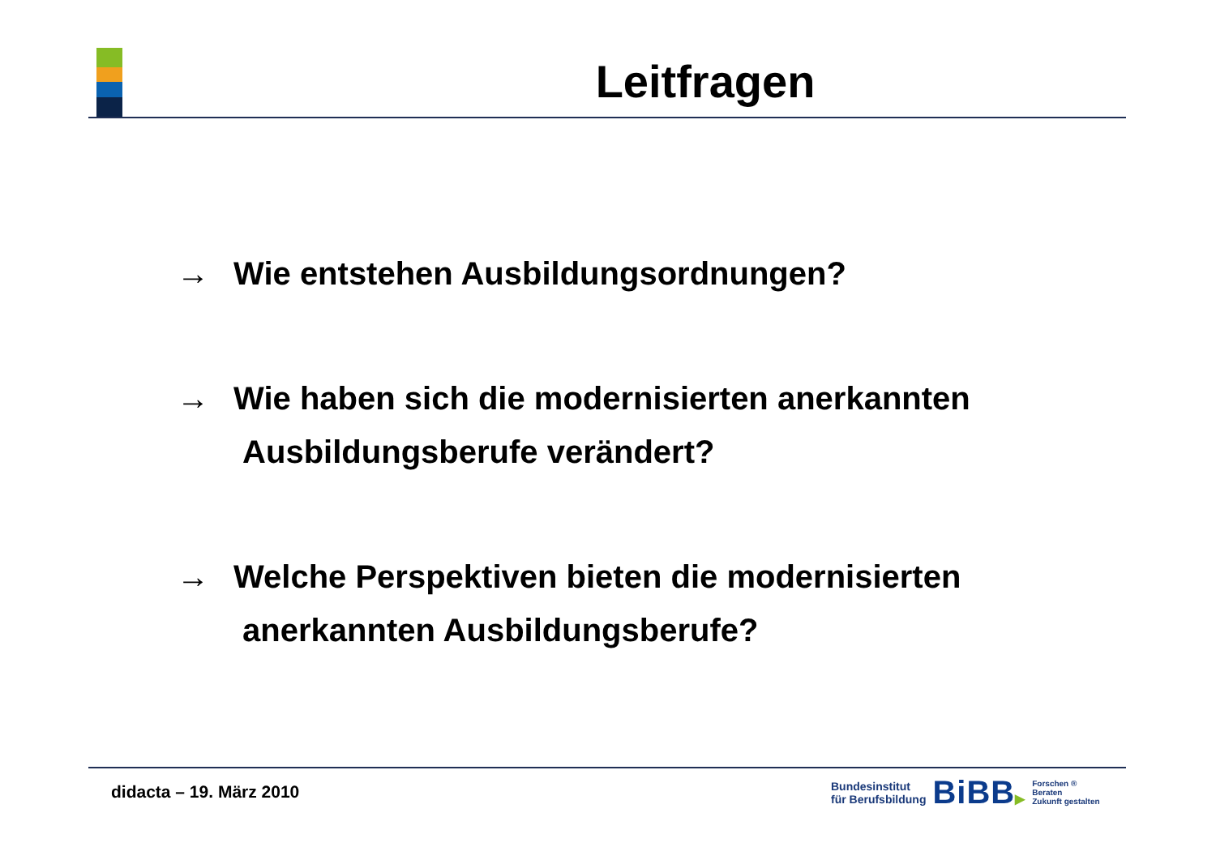Leitfragen
→ Wie entstehen Ausbildungsordnungen?
→ Wie haben sich die modernisierten anerkannten
Ausbildungsberufe verändert?
→ Welche Perspektiven bieten die modernisierten
anerkannten Ausbildungsberufe?
didacta – 19. März 2010
Bundesinstitut
für Berufsbildung
BiBB▶
Forschen ®
Beraten
Zukunft gestalten